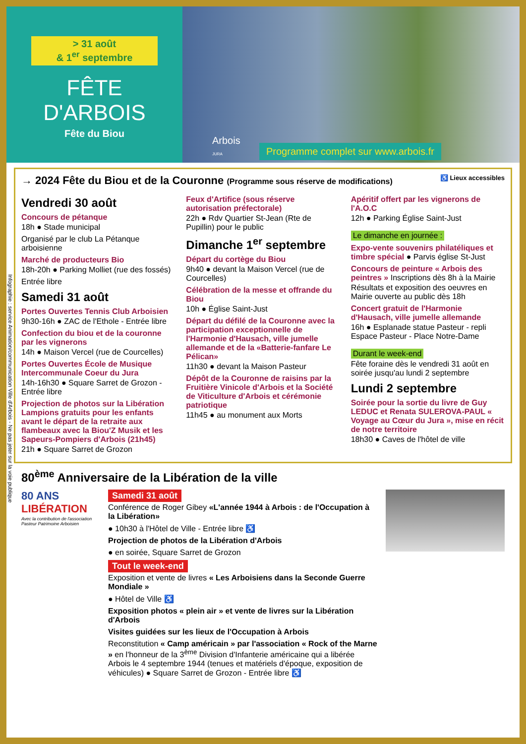> 31 août
& 1<sup>er</sup> septembre
FÊTE
D'ARBOIS
Fête du Biou
Arbois
JURA
Programme complet sur www.arbois.fr
Infographie : service Animation/communication Ville d'Arbois - Ne pas jeter sur la voie publique
→ 2024 Fête du Biou et de la Couronne (Programme sous réserve de modifications) ♿ Lieux accessibles
Vendredi 30 août
Concours de pétanque
18h ● Stade municipal
Organisé par le club La Pétanque arboisienne
Marché de producteurs Bio
18h-20h ● Parking Molliet (rue des fossés)
Entrée libre
Samedi 31 août
Portes Ouvertes Tennis Club Arboisien
9h30-16h ● ZAC de l'Ethole - Entrée libre
Confection du biou et de la couronne par les vignerons
14h ● Maison Vercel (rue de Courcelles)
Portes Ouvertes École de Musique Intercommunale Coeur du Jura
14h-16h30 ● Square Sarret de Grozon - Entrée libre
Projection de photos sur la Libération Lampions gratuits pour les enfants avant le départ de la retraite aux flambeaux avec la Biou'Z Musik et les Sapeurs-Pompiers d'Arbois (21h45)
21h ● Square Sarret de Grozon
Feux d'Artifice (sous réserve autorisation préfectorale)
22h ● Rdv Quartier St-Jean (Rte de Pupillin) pour le public
Dimanche 1<sup>er</sup> septembre
Départ du cortège du Biou
9h40 ● devant la Maison Vercel (rue de Courcelles)
Célébration de la messe et offrande du Biou
10h ● Église Saint-Just
Départ du défilé de la Couronne avec la participation exceptionnelle de l'Harmonie d'Hausach, ville jumelle allemande et de la «Batterie-fanfare Le Pélican»
11h30 ● devant la Maison Pasteur
Dépôt de la Couronne de raisins par la Fruitière Vinicole d'Arbois et la Société de Viticulture d'Arbois et cérémonie patriotique
11h45 ● au monument aux Morts
Apéritif offert par les vignerons de l'A.O.C
12h ● Parking Église Saint-Just
Le dimanche en journée :
Expo-vente souvenirs philatéliques et timbre spécial ● Parvis église St-Just
Concours de peinture « Arbois des peintres » Inscriptions dès 8h à la Mairie
Résultats et exposition des oeuvres en Mairie ouverte au public dès 18h
Concert gratuit de l'Harmonie d'Hausach, ville jumelle allemande
16h ● Esplanade statue Pasteur - repli Espace Pasteur - Place Notre-Dame
Durant le week-end
Fête foraine dès le vendredi 31 août en soirée jusqu'au lundi 2 septembre
Lundi 2 septembre
Soirée pour la sortie du livre de Guy LEDUC et Renata SULEROVA-PAUL « Voyage au Cœur du Jura », mise en récit de notre territoire
18h30 ● Caves de l'hôtel de ville
80<sup>ème</sup> Anniversaire de la Libération de la ville
80 ANS
LIBÉRATION
Avec la contribution de l'association Pasteur Patrimoine Arboisien
Samedi 31 août
Conférence de Roger Gibey «L'année 1944 à Arbois : de l'Occupation à la Libération»
● 10h30 à l'Hôtel de Ville - Entrée libre ♿
Projection de photos de la Libération d'Arbois
● en soirée, Square Sarret de Grozon
Tout le week-end
Exposition et vente de livres « Les Arboisiens dans la Seconde Guerre Mondiale »
● Hôtel de Ville ♿
Exposition photos « plein air » et vente de livres sur la Libération d'Arbois
Visites guidées sur les lieux de l'Occupation à Arbois
Reconstitution « Camp américain » par l'association « Rock of the Marne » en l'honneur de la 3<sup>ème</sup> Division d'Infanterie américaine qui a libérée Arbois le 4 septembre 1944 (tenues et matériels d'époque, exposition de véhicules) ● Square Sarret de Grozon - Entrée libre ♿